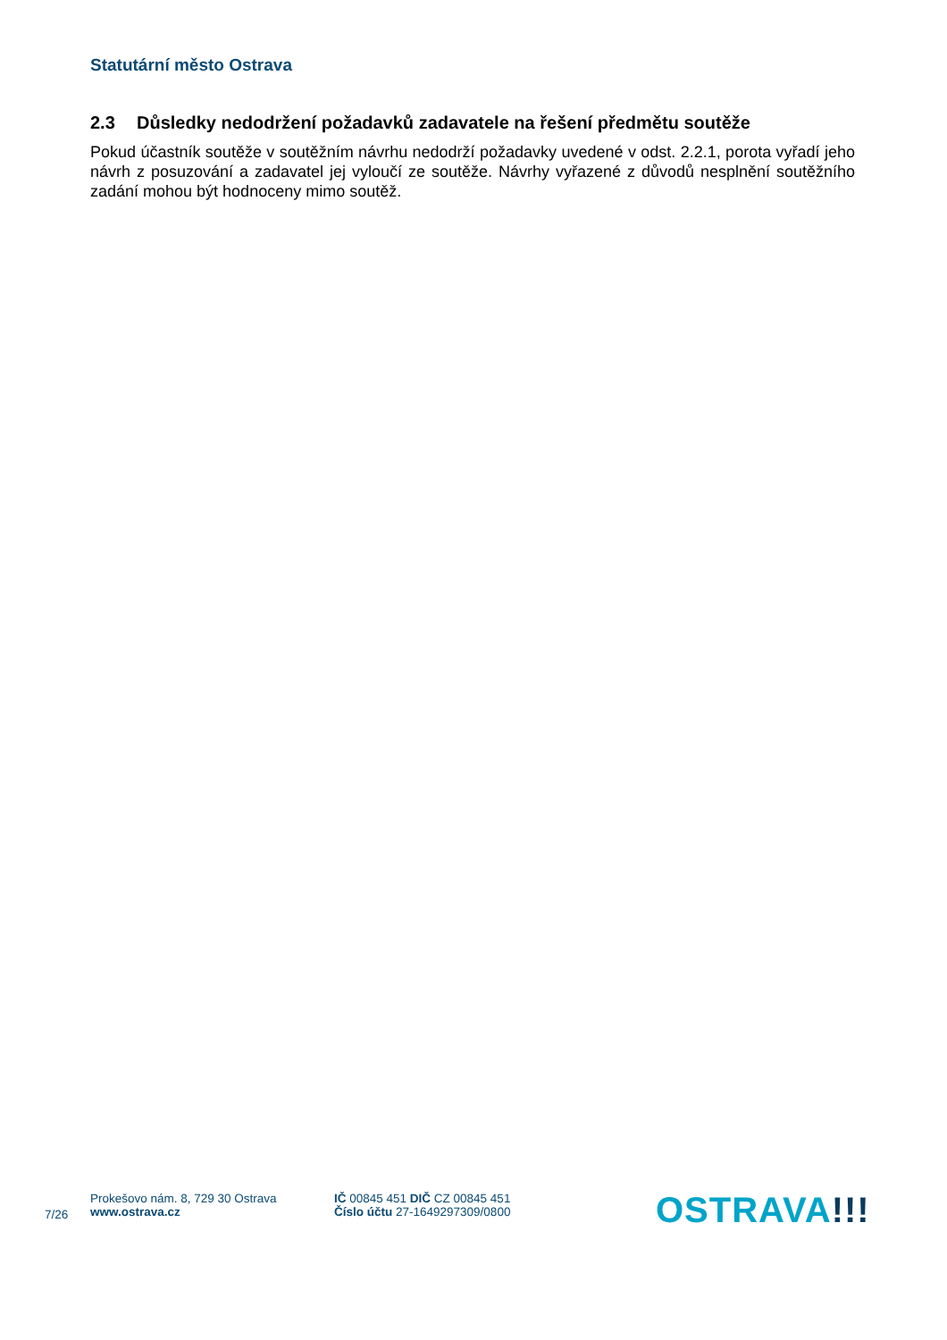Statutární město Ostrava
2.3 Důsledky nedodržení požadavků zadavatele na řešení předmětu soutěže
Pokud účastník soutěže v soutěžním návrhu nedodrží požadavky uvedené v odst. 2.2.1, porota vyřadí jeho návrh z posuzování a zadavatel jej vyloučí ze soutěže. Návrhy vyřazené z důvodů nesplnění soutěžního zadání mohou být hodnoceny mimo soutěž.
7/26
Prokešovo nám. 8, 729 30 Ostrava
www.ostrava.cz
IČ 00845 451 DIČ CZ 00845 451
Číslo účtu 27-1649297309/0800
OSTRAVA!!!